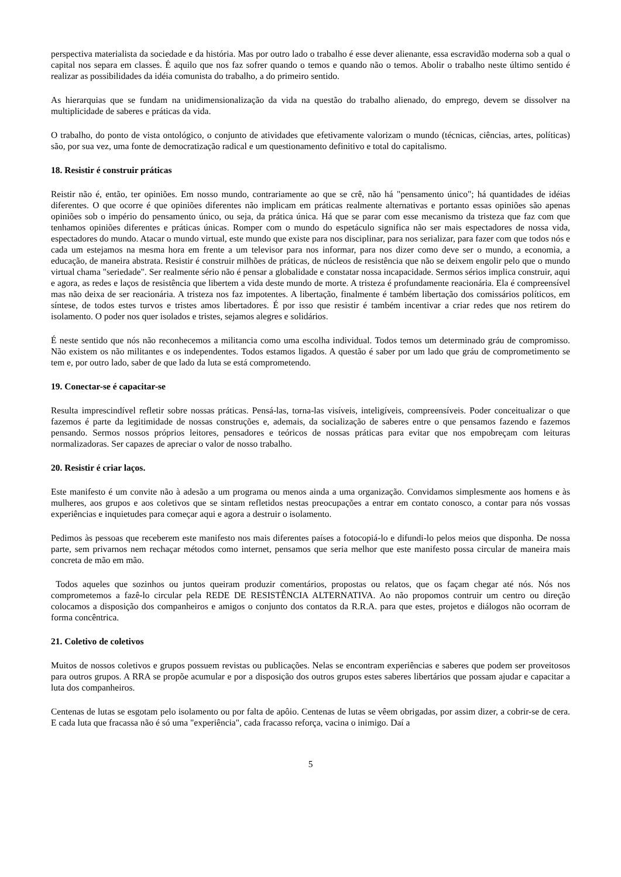perspectiva materialista da sociedade e da história. Mas por outro lado o trabalho é esse dever alienante, essa escravidão moderna sob a qual o capital nos separa em classes. É aquilo que nos faz sofrer quando o temos e quando não o temos. Abolir o trabalho neste último sentido é realizar as possibilidades da idéia comunista do trabalho, a do primeiro sentido.
As hierarquias que se fundam na unidimensionalização da vida na questão do trabalho alienado, do emprego, devem se dissolver na multiplicidade de saberes e práticas da vida.
O trabalho, do ponto de vista ontológico, o conjunto de atividades que efetivamente valorizam o mundo (técnicas, ciências, artes, políticas) são, por sua vez, uma fonte de democratização radical e um questionamento definitivo e total do capitalismo.
18. Resistir é construir práticas
Reistir não é, então, ter opiniões. Em nosso mundo, contrariamente ao que se crê, não há "pensamento único"; há quantidades de idéias diferentes. O que ocorre é que opiniões diferentes não implicam em práticas realmente alternativas e portanto essas opiniões são apenas opiniões sob o império do pensamento único, ou seja, da prática única. Há que se parar com esse mecanismo da tristeza que faz com que tenhamos opiniões diferentes e práticas únicas. Romper com o mundo do espetáculo significa não ser mais espectadores de nossa vida, espectadores do mundo. Atacar o mundo virtual, este mundo que existe para nos disciplinar, para nos serializar, para fazer com que todos nós e cada um estejamos na mesma hora em frente a um televisor para nos informar, para nos dizer como deve ser o mundo, a economia, a educação, de maneira abstrata. Resistir é construir milhões de práticas, de núcleos de resistência que não se deixem engolir pelo que o mundo virtual chama "seriedade". Ser realmente sério não é pensar a globalidade e constatar nossa incapacidade. Sermos sérios implica construir, aqui e agora, as redes e laços de resistência que libertem a vida deste mundo de morte. A tristeza é profundamente reacionária. Ela é compreensível mas não deixa de ser reacionária. A tristeza nos faz impotentes. A libertação, finalmente é também libertação dos comissários políticos, em síntese, de todos estes turvos e tristes amos libertadores. É por isso que resistir é também incentivar a criar redes que nos retirem do isolamento. O poder nos quer isolados e tristes, sejamos alegres e solidários.
É neste sentido que nós não reconhecemos a militancia como uma escolha individual. Todos temos um determinado gráu de compromisso. Não existem os não militantes e os independentes. Todos estamos ligados. A questão é saber por um lado que gráu de comprometimento se tem e, por outro lado, saber de que lado da luta se está comprometendo.
19. Conectar-se é capacitar-se
Resulta imprescindível refletir sobre nossas práticas. Pensá-las, torna-las visíveis, inteligíveis, compreensíveis. Poder conceitualizar o que fazemos é parte da legitimidade de nossas construções e, ademais, da socialização de saberes entre o que pensamos fazendo e fazemos pensando. Sermos nossos próprios leitores, pensadores e teóricos de nossas práticas para evitar que nos empobreçam com leituras normalizadoras. Ser capazes de apreciar o valor de nosso trabalho.
20. Resistir é criar laços.
Este manifesto é um convite não à adesão a um programa ou menos ainda a uma organização. Convidamos simplesmente aos homens e às mulheres, aos grupos e aos coletivos que se sintam refletidos nestas preocupações a entrar em contato conosco, a contar para nós vossas experiências e inquietudes para começar aqui e agora a destruir o isolamento.
Pedimos às pessoas que receberem este manifesto nos mais diferentes países a fotocopiá-lo e difundi-lo pelos meios que disponha. De nossa parte, sem privarnos nem rechaçar métodos como internet, pensamos que seria melhor que este manifesto possa circular de maneira mais concreta de mão em mão.
Todos aqueles que sozinhos ou juntos queiram produzir comentários, propostas ou relatos, que os façam chegar até nós. Nós nos comprometemos a fazê-lo circular pela REDE DE RESISTÊNCIA ALTERNATIVA. Ao não propomos contruir um centro ou direção colocamos a disposição dos companheiros e amigos o conjunto dos contatos da R.R.A. para que estes, projetos e diálogos não ocorram de forma concêntrica.
21. Coletivo de coletivos
Muitos de nossos coletivos e grupos possuem revistas ou publicações. Nelas se encontram experiências e saberes que podem ser proveitosos para outros grupos. A RRA se propõe acumular e por a disposição dos outros grupos estes saberes libertários que possam ajudar e capacitar a luta dos companheiros.
Centenas de lutas se esgotam pelo isolamento ou por falta de apôio. Centenas de lutas se vêem obrigadas, por assim dizer, a cobrir-se de cera. E cada luta que fracassa não é só uma "experiência", cada fracasso reforça, vacina o inimigo. Daí a
5